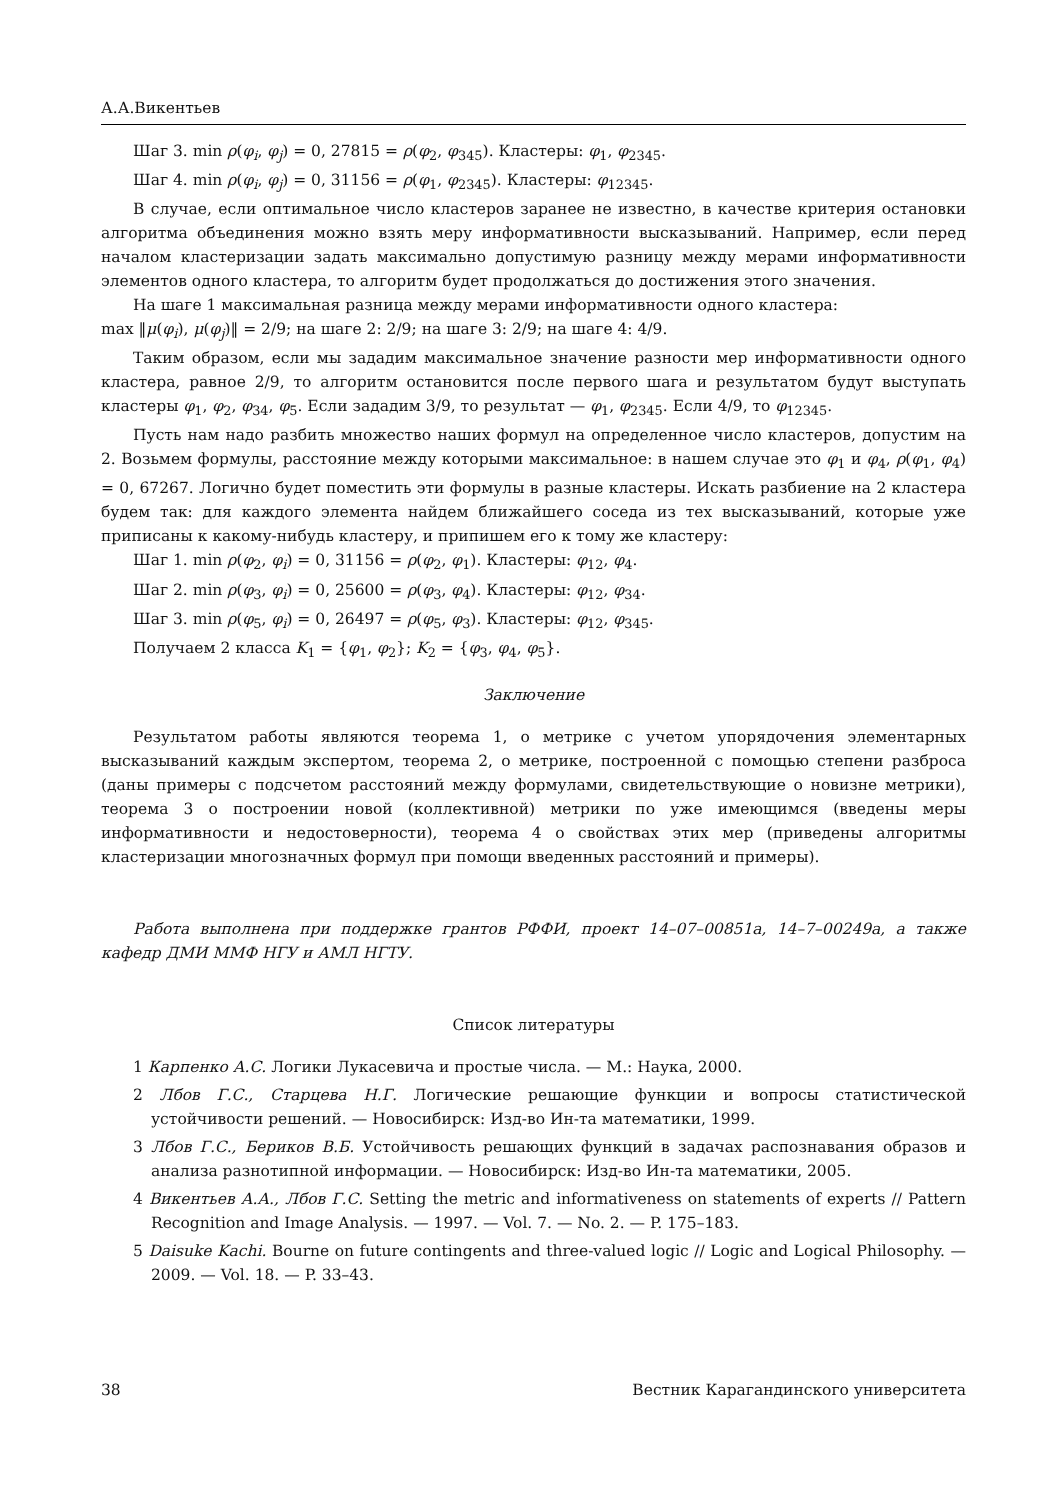А.А.Викентьев
Шаг 3. min ρ(φ<sub>i</sub>, φ<sub>j</sub>) = 0, 27815 = ρ(φ<sub>2</sub>, φ<sub>345</sub>). Кластеры: φ<sub>1</sub>, φ<sub>2345</sub>.
Шаг 4. min ρ(φ<sub>i</sub>, φ<sub>j</sub>) = 0, 31156 = ρ(φ<sub>1</sub>, φ<sub>2345</sub>). Кластеры: φ<sub>12345</sub>.
В случае, если оптимальное число кластеров заранее не известно, в качестве критерия остановки алгоритма объединения можно взять меру информативности высказываний. Например, если перед началом кластеризации задать максимально допустимую разницу между мерами информативности элементов одного кластера, то алгоритм будет продолжаться до достижения этого значения.
На шаге 1 максимальная разница между мерами информативности одного кластера:
max ‖μ(φ<sub>i</sub>), μ(φ<sub>j</sub>)‖ = 2/9; на шаге 2: 2/9; на шаге 3: 2/9; на шаге 4: 4/9.
Таким образом, если мы зададим максимальное значение разности мер информативности одного кластера, равное 2/9, то алгоритм остановится после первого шага и результатом будут выступать кластеры φ<sub>1</sub>, φ<sub>2</sub>, φ<sub>34</sub>, φ<sub>5</sub>. Если зададим 3/9, то результат — φ<sub>1</sub>, φ<sub>2345</sub>. Если 4/9, то φ<sub>12345</sub>.
Пусть нам надо разбить множество наших формул на определенное число кластеров, допустим на 2. Возьмем формулы, расстояние между которыми максимальное: в нашем случае это φ<sub>1</sub> и φ<sub>4</sub>, ρ(φ<sub>1</sub>, φ<sub>4</sub>) = 0, 67267. Логично будет поместить эти формулы в разные кластеры. Искать разбиение на 2 кластера будем так: для каждого элемента найдем ближайшего соседа из тех высказываний, которые уже приписаны к какому-нибудь кластеру, и припишем его к тому же кластеру:
Шаг 1. min ρ(φ<sub>2</sub>, φ<sub>i</sub>) = 0, 31156 = ρ(φ<sub>2</sub>, φ<sub>1</sub>). Кластеры: φ<sub>12</sub>, φ<sub>4</sub>.
Шаг 2. min ρ(φ<sub>3</sub>, φ<sub>i</sub>) = 0, 25600 = ρ(φ<sub>3</sub>, φ<sub>4</sub>). Кластеры: φ<sub>12</sub>, φ<sub>34</sub>.
Шаг 3. min ρ(φ<sub>5</sub>, φ<sub>i</sub>) = 0, 26497 = ρ(φ<sub>5</sub>, φ<sub>3</sub>). Кластеры: φ<sub>12</sub>, φ<sub>345</sub>.
Получаем 2 класса K<sub>1</sub> = {φ<sub>1</sub>, φ<sub>2</sub>}; K<sub>2</sub> = {φ<sub>3</sub>, φ<sub>4</sub>, φ<sub>5</sub>}.
Заключение
Результатом работы являются теорема 1, о метрике с учетом упорядочения элементарных высказываний каждым экспертом, теорема 2, о метрике, построенной с помощью степени разброса (даны примеры с подсчетом расстояний между формулами, свидетельствующие о новизне метрики), теорема 3 о построении новой (коллективной) метрики по уже имеющимся (введены меры информативности и недостоверности), теорема 4 о свойствах этих мер (приведены алгоритмы кластеризации многозначных формул при помощи введенных расстояний и примеры).
Работа выполнена при поддержке грантов РФФИ, проект 14–07–00851a, 14–7–00249a, а также кафедр ДМИ ММФ НГУ и АМЛ НГТУ.
Список литературы
1 Карпенко А.С. Логики Лукасевича и простые числа. — М.: Наука, 2000.
2 Лбов Г.С., Старцева Н.Г. Логические решающие функции и вопросы статистической устойчивости решений. — Новосибирск: Изд-во Ин-та математики, 1999.
3 Лбов Г.С., Бериков В.Б. Устойчивость решающих функций в задачах распознавания образов и анализа разнотипной информации. — Новосибирск: Изд-во Ин-та математики, 2005.
4 Викентьев А.А., Лбов Г.С. Setting the metric and informativeness on statements of experts // Pattern Recognition and Image Analysis. — 1997. — Vol. 7. — No. 2. — P. 175–183.
5 Daisuke Kachi. Bourne on future contingents and three-valued logic // Logic and Logical Philosophy. — 2009. — Vol. 18. — P. 33–43.
38 Вестник Карагандинского университета